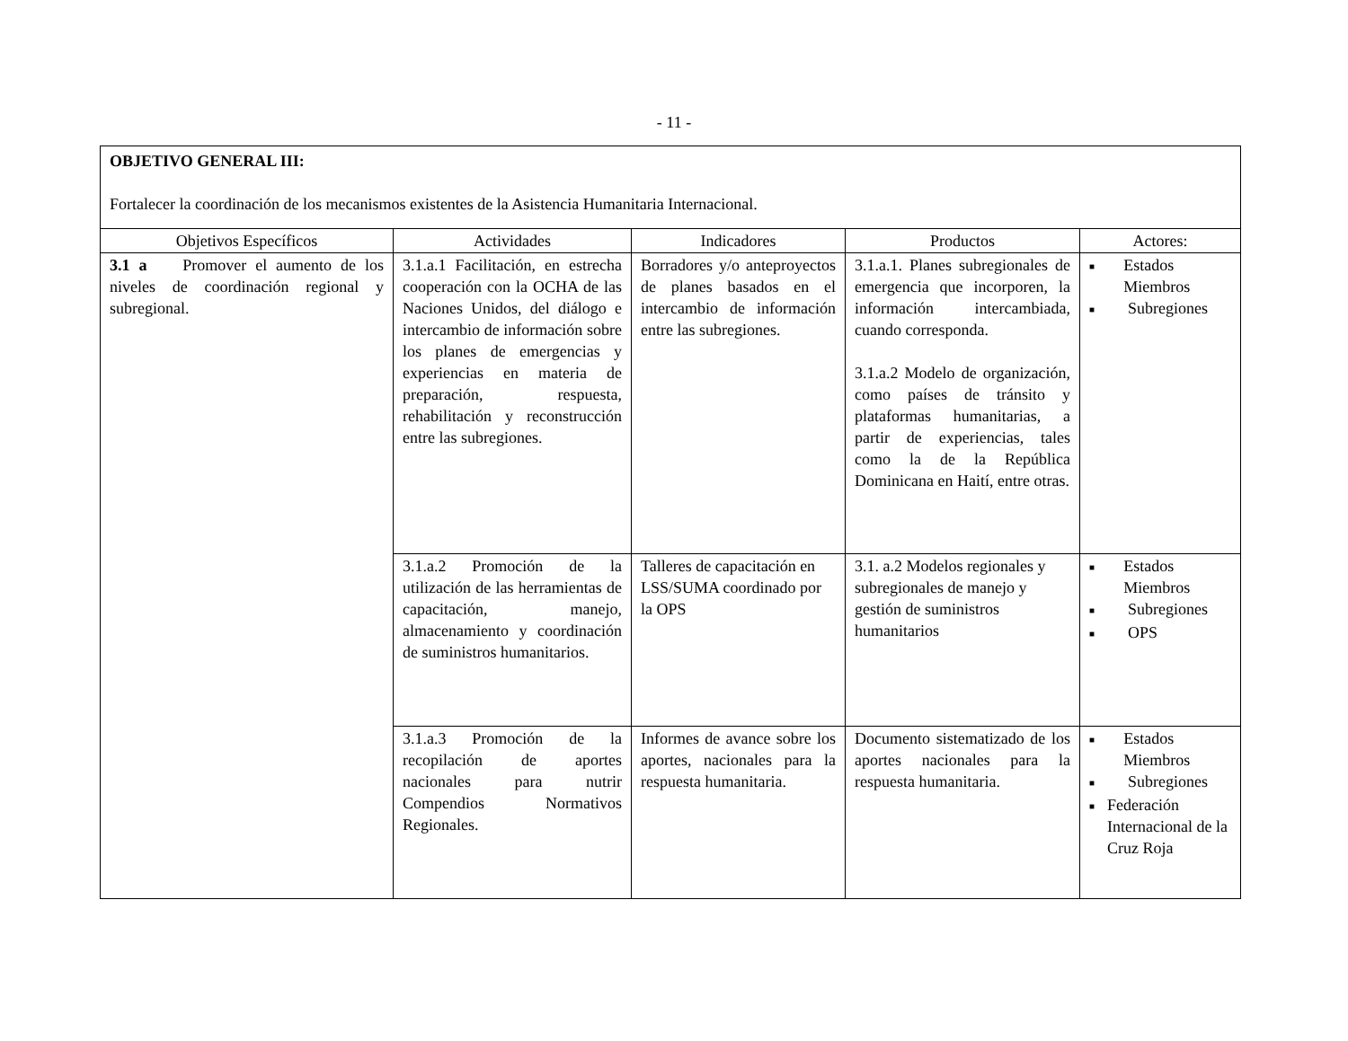- 11 -
| OBJETIVO GENERAL III: Fortalecer la coordinación de los mecanismos existentes de la Asistencia Humanitaria Internacional. | | | | |
| Objetivos Específicos | Actividades | Indicadores | Productos | Actores: |
| 3.1 a Promover el aumento de los niveles de coordinación regional y subregional. | 3.1.a.1 Facilitación, en estrecha cooperación con la OCHA de las Naciones Unidos, del diálogo e intercambio de información sobre los planes de emergencias y experiencias en materia de preparación, respuesta, rehabilitación y reconstrucción entre las subregiones. | Borradores y/o anteproyectos de planes basados en el intercambio de información entre las subregiones. | 3.1.a.1. Planes subregionales de emergencia que incorporen, la información intercambiada, cuando corresponda. 3.1.a.2 Modelo de organización, como países de tránsito y plataformas humanitarias, a partir de experiencias, tales como la de la República Dominicana en Haití, entre otras. | ■ Estados Miembros ■ Subregiones |
| | 3.1.a.2 Promoción de la utilización de las herramientas de capacitación, manejo, almacenamiento y coordinación de suministros humanitarios. | Talleres de capacitación en LSS/SUMA coordinado por la OPS | 3.1. a.2 Modelos regionales y subregionales de manejo y gestión de suministros humanitarios | ■ Estados Miembros ■ Subregiones ■ OPS |
| | 3.1.a.3 Promoción de la recopilación de aportes nacionales para nutrir Compendios Normativos Regionales. | Informes de avance sobre los aportes, nacionales para la respuesta humanitaria. | Documento sistematizado de los aportes nacionales para la respuesta humanitaria. | ■ Estados Miembros ■ Subregiones ■ Federación Internacional de la Cruz Roja |